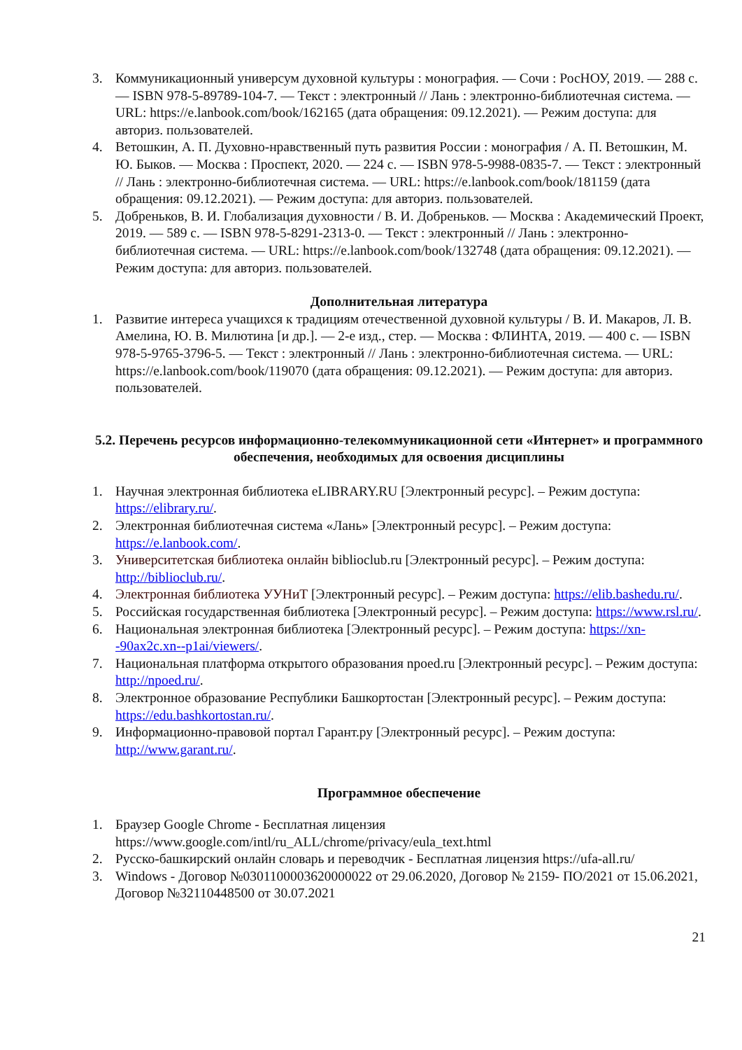3. Коммуникационный универсум духовной культуры : монография. — Сочи : РосНОУ, 2019. — 288 с. — ISBN 978-5-89789-104-7. — Текст : электронный // Лань : электронно-библиотечная система. — URL: https://e.lanbook.com/book/162165 (дата обращения: 09.12.2021). — Режим доступа: для авториз. пользователей.
4. Ветошкин, А. П. Духовно-нравственный путь развития России : монография / А. П. Ветошкин, М. Ю. Быков. — Москва : Проспект, 2020. — 224 с. — ISBN 978-5-9988-0835-7. — Текст : электронный // Лань : электронно-библиотечная система. — URL: https://e.lanbook.com/book/181159 (дата обращения: 09.12.2021). — Режим доступа: для авториз. пользователей.
5. Добреньков, В. И. Глобализация духовности / В. И. Добреньков. — Москва : Академический Проект, 2019. — 589 с. — ISBN 978-5-8291-2313-0. — Текст : электронный // Лань : электронно-библиотечная система. — URL: https://e.lanbook.com/book/132748 (дата обращения: 09.12.2021). — Режим доступа: для авториз. пользователей.
Дополнительная литература
1. Развитие интереса учащихся к традициям отечественной духовной культуры / В. И. Макаров, Л. В. Амелина, Ю. В. Милютина [и др.]. — 2-е изд., стер. — Москва : ФЛИНТА, 2019. — 400 с. — ISBN 978-5-9765-3796-5. — Текст : электронный // Лань : электронно-библиотечная система. — URL: https://e.lanbook.com/book/119070 (дата обращения: 09.12.2021). — Режим доступа: для авториз. пользователей.
5.2. Перечень ресурсов информационно-телекоммуникационной сети «Интернет» и программного обеспечения, необходимых для освоения дисциплины
1. Научная электронная библиотека eLIBRARY.RU [Электронный ресурс]. – Режим доступа: https://elibrary.ru/.
2. Электронная библиотечная система «Лань» [Электронный ресурс]. – Режим доступа: https://e.lanbook.com/.
3. Университетская библиотека онлайн biblioclub.ru [Электронный ресурс]. – Режим доступа: http://biblioclub.ru/.
4. Электронная библиотека УУНиТ [Электронный ресурс]. – Режим доступа: https://elib.bashedu.ru/.
5. Российская государственная библиотека [Электронный ресурс]. – Режим доступа: https://www.rsl.ru/.
6. Национальная электронная библиотека [Электронный ресурс]. – Режим доступа: https://xn--90ax2c.xn--p1ai/viewers/.
7. Национальная платформа открытого образования npoed.ru [Электронный ресурс]. – Режим доступа: http://npoed.ru/.
8. Электронное образование Республики Башкортостан [Электронный ресурс]. – Режим доступа: https://edu.bashkortostan.ru/.
9. Информационно-правовой портал Гарант.ру [Электронный ресурс]. – Режим доступа: http://www.garant.ru/.
Программное обеспечение
1. Браузер Google Chrome - Бесплатная лицензия https://www.google.com/intl/ru_ALL/chrome/privacy/eula_text.html
2. Русско-башкирский онлайн словарь и переводчик - Бесплатная лицензия https://ufa-all.ru/
3. Windows - Договор №0301100003620000022 от 29.06.2020, Договор № 2159- ПО/2021 от 15.06.2021, Договор №32110448500 от 30.07.2021
21